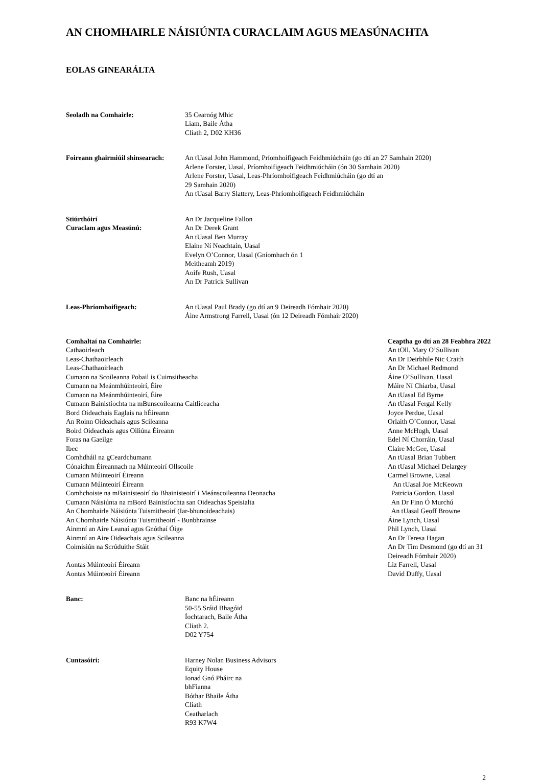AN CHOMHAIRLE NÁISIÚNTA CURACLAIM AGUS MEASÚNACHTA
EOLAS GINEARÁLTA
Seoladh na Comhairle: 35 Cearnóg Mhic
Liam, Baile Átha
Cliath 2, D02 KH36
Foireann ghairmiúil shinsearach:
An tUasal John Hammond, Príomhoifigeach Feidhmiúcháin (go dtí an 27 Samhain 2020)
Arlene Forster, Uasal, Príomhoifigeach Feidhmiúcháin (ón 30 Samhain 2020)
Arlene Forster, Uasal, Leas-Phríomhoifigeach Feidhmiúcháin (go dtí an
29 Samhain 2020)
An tUasal Barry Slattery, Leas-Phríomhoifigeach Feidhmiúcháin
Stiúrthóirí
Curaclam agus Measúnú:
An Dr Jacqueline Fallon
An Dr Derek Grant
An tUasal Ben Murray
Elaine Ní Neachtain, Uasal
Evelyn O’Connor, Uasal (Gníomhach ón 1
Meitheamh 2019)
Aoife Rush, Uasal
An Dr Patrick Sullivan
Leas-Phríomhoifigeach: An tUasal Paul Brady (go dtí an 9 Deireadh Fómhair 2020)
Áine Armstrong Farrell, Uasal (ón 12 Deireadh Fómhair 2020)
| Comhaltaí na Comhairle: | Ceaptha go dtí an 28 Feabhra 2022 |
| --- | --- |
| Cathaoirleach | An tOll. Mary O’Sullivan |
| Leas-Chathaoirleach | An Dr Deirbhile Nic Craith |
| Leas-Chathaoirleach | An Dr Michael Redmond |
| Cumann na Scoileanna Pobail is Cuimsitheacha | Áine O’Sullivan, Uasal |
| Cumann na Meánmhúinteoirí, Éire | Máire Ní Chiarba, Uasal |
| Cumann na Meánmhúinteoirí, Éire | An tUasal Ed Byrne |
| Cumann Bainistíochta na mBunscoileanna Caitliceacha | An tUasal Fergal Kelly |
| Bord Oideachais Eaglais na hÉireann | Joyce Perdue, Uasal |
| An Roinn Oideachais agus Scileanna | Orlaith O’Connor, Uasal |
| Boird Oideachais agus Oiliúna Éireann | Anne McHugh, Uasal |
| Foras na Gaeilge | Edel Ní Chorráin, Uasal |
| Ibec | Claire McGee, Uasal |
| Comhdháil na gCeardchumann | An tUasal Brian Tubbert |
| Cónaidhm Éireannach na Múinteoirí Ollscoile | An tUasal Michael Delargey |
| Cumann Múinteoirí Éireann | Carmel Browne, Uasal |
| Cumann Múinteoirí Éireann | An tUasal Joe McKeown |
| Comhchoiste na mBainisteoirí do Bhainisteoirí i Meánscoileanna Deonacha | Patricia Gordon, Uasal |
| Cumann Náisiúnta na mBord Bainistíochta san Oideachas Speisialta | An Dr Finn Ó Murchú |
| An Chomhairle Náisiúnta Tuismitheoirí (Iar-bhunoideachais) | An tUasal Geoff Browne |
| An Chomhairle Náisiúnta Tuismitheoirí - Bunbhrainse | Áine Lynch, Uasal |
| Ainmní an Aire Leanaí agus Gnóthaí Óige | Phil Lynch, Uasal |
| Ainmní an Aire Oideachais agus Scileanna | An Dr Teresa Hagan |
| Coimisiún na Scrúduithe Stáit | An Dr Tim Desmond (go dtí an 31 Deireadh Fómhair 2020) |
| Aontas Múinteoirí Éireann | Liz Farrell, Uasal |
| Aontas Múinteoirí Éireann | David Duffy, Uasal |
Banc: Banc na hÉireann
50-55 Sráid Bhagóid
Íochtarach, Baile Átha
Cliath 2.
D02 Y754
Cuntasóirí: Harney Nolan Business Advisors
Equity House
Ionad Gnó Pháirc na
bhFianna
Bóthar Bhaile Átha
Cliath
Ceatharlach
R93 K7W4
2